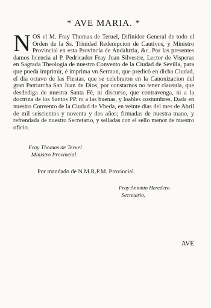* AVE MARIA. *
NOS el M. Fray Thomas de Teruel, Difinidor General de todo el Orden de la Ss. Trinidad Redempcion de Cautivos, y Ministro Provincial en esta Provincia de Andaluzia, &c. Por las presentes damos licencia al P. Pedricador Fray Juan Silvestre, Lector de Visperas en Sagrada Theologia de nuestro Convento de la Ciudad de Sevilla, para que pueda imprimir, è imprima vn Sermon, que predicò en dicha Ciudad, el dia octavo de las Fiestas, que se celebraron en la Canonizacion del gran Patriarcha San Juan de Dios, por constarnos no tener clausula, que desdediga de nuestra Santa Fè, ni discurso, que contravenga, ni a la doctrina de los Santos PP. ni a las buenas, y loables costumbres. Dada en nuestro Convento de la Ciudad de Vbeda, en veinte dias del mes de Abril de mil seiscientos y noventa y dos años; firmadas de nuestra mano, y refrendada de nuestro Secretario, y selladas con el sello menor de nuestro oficio.
Fray Thomas de Teruel
Ministro Provincial.
Por mandado de N.M.R.P.M. Provincial.
Fray Antonio Heredero
Secretario.
AVE